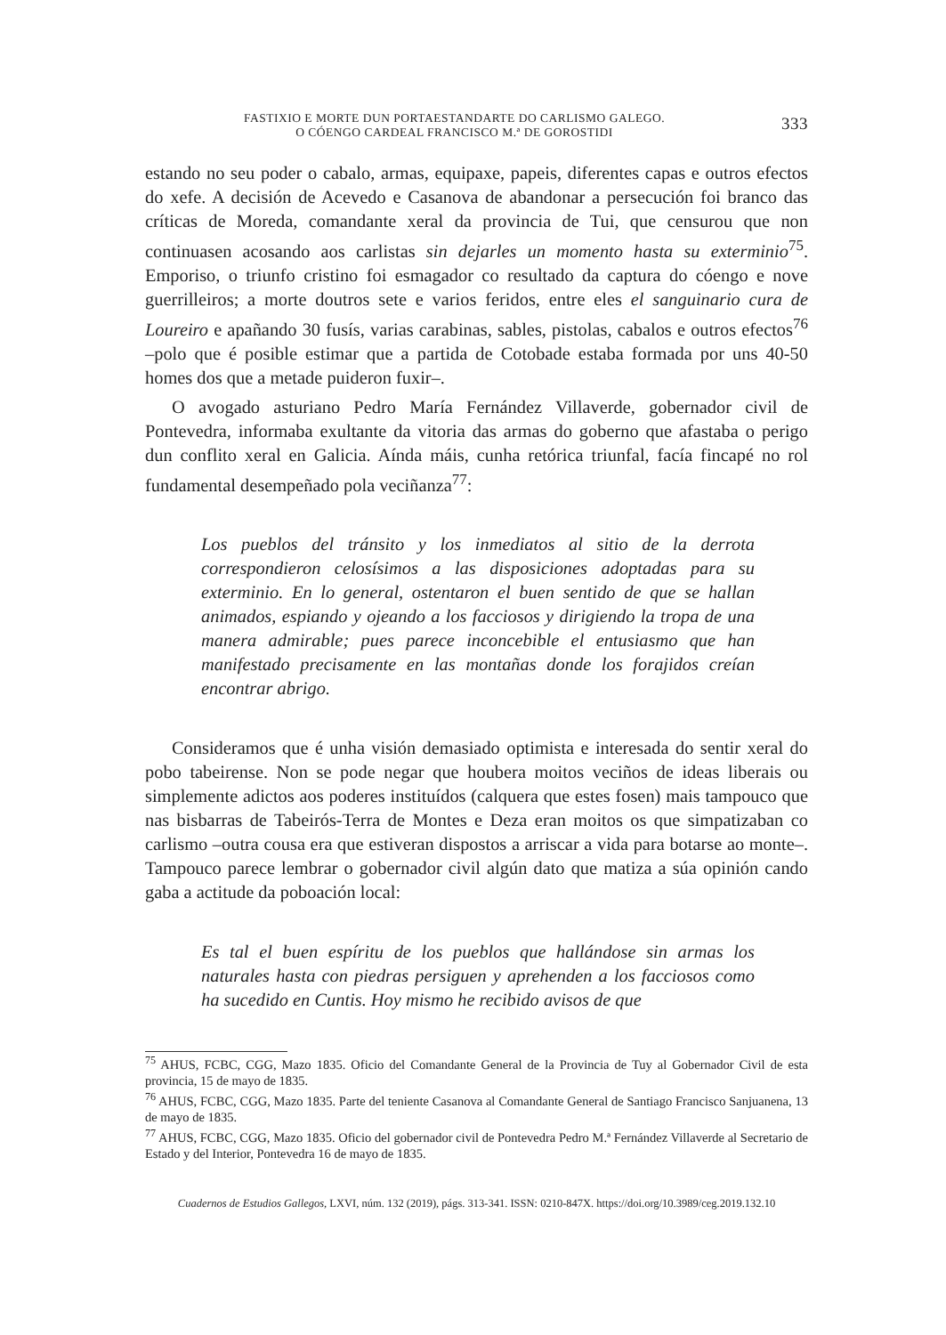FASTIXIO E MORTE DUN PORTAESTANDARTE DO CARLISMO GALEGO.
O CÓENGO CARDEAL FRANCISCO M.ª DE GOROSTIDI
333
estando no seu poder o cabalo, armas, equipaxe, papeis, diferentes capas e outros efectos do xefe. A decisión de Acevedo e Casanova de abandonar a persecución foi branco das críticas de Moreda, comandante xeral da provincia de Tui, que censurou que non continuasen acosando aos carlistas sin dejarles un momento hasta su exterminio<sup>75</sup>. Emporiso, o triunfo cristino foi esmagador co resultado da captura do cóengo e nove guerrilleiros; a morte doutros sete e varios feridos, entre eles el sanguinario cura de Loureiro e apañando 30 fusís, varias carabinas, sables, pistolas, cabalos e outros efectos<sup>76</sup> –polo que é posible estimar que a partida de Cotobade estaba formada por uns 40-50 homes dos que a metade puideron fuxir–.
O avogado asturiano Pedro María Fernández Villaverde, gobernador civil de Pontevedra, informaba exultante da vitoria das armas do goberno que afastaba o perigo dun conflito xeral en Galicia. Aínda máis, cunha retórica triunfal, facía fincapé no rol fundamental desempeñado pola veciñanza<sup>77</sup>:
Los pueblos del tránsito y los inmediatos al sitio de la derrota correspondieron celosísimos a las disposiciones adoptadas para su exterminio. En lo general, ostentaron el buen sentido de que se hallan animados, espiando y ojeando a los facciosos y dirigiendo la tropa de una manera admirable; pues parece inconcebible el entusiasmo que han manifestado precisamente en las montañas donde los forajidos creían encontrar abrigo.
Consideramos que é unha visión demasiado optimista e interesada do sentir xeral do pobo tabeirense. Non se pode negar que houbera moitos veciños de ideas liberais ou simplemente adictos aos poderes instituídos (calquera que estes fosen) mais tampouco que nas bisbarras de Tabeirós-Terra de Montes e Deza eran moitos os que simpatizaban co carlismo –outra cousa era que estiveran dispostos a arriscar a vida para botarse ao monte–. Tampouco parece lembrar o gobernador civil algún dato que matiza a súa opinión cando gaba a actitude da poboación local:
Es tal el buen espíritu de los pueblos que hallándose sin armas los naturales hasta con piedras persiguen y aprehenden a los facciosos como ha sucedido en Cuntis. Hoy mismo he recibido avisos de que
<sup>75</sup> AHUS, FCBC, CGG, Mazo 1835. Oficio del Comandante General de la Provincia de Tuy al Gobernador Civil de esta provincia, 15 de mayo de 1835.
<sup>76</sup> AHUS, FCBC, CGG, Mazo 1835. Parte del teniente Casanova al Comandante General de Santiago Francisco Sanjuanena, 13 de mayo de 1835.
<sup>77</sup> AHUS, FCBC, CGG, Mazo 1835. Oficio del gobernador civil de Pontevedra Pedro M.ª Fernández Villaverde al Secretario de Estado y del Interior, Pontevedra 16 de mayo de 1835.
Cuadernos de Estudios Gallegos, LXVI, núm. 132 (2019), págs. 313-341. ISSN: 0210-847X. https://doi.org/10.3989/ceg.2019.132.10